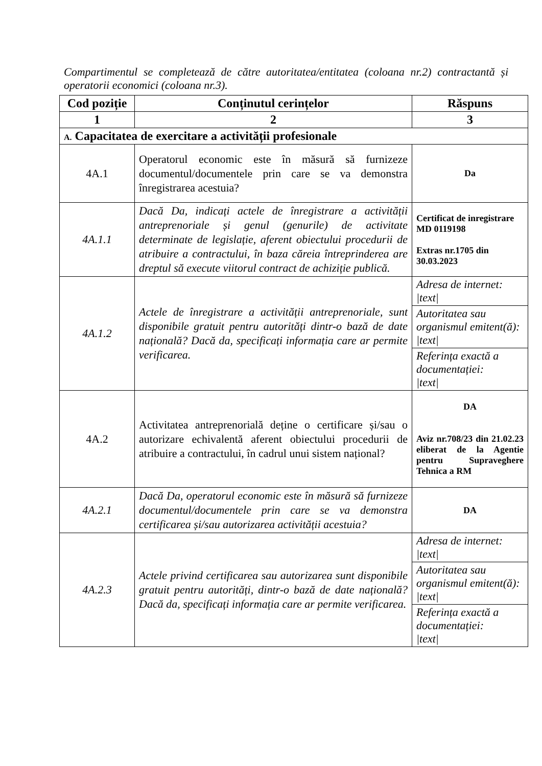Compartimentul se completează de către autoritatea/entitatea (coloana nr.2) contractantă și operatorii economici (coloana nr.3).
| Cod poziție | Conținutul cerințelor | Răspuns |
| --- | --- | --- |
| 1 | 2 | 3 |
| A. Capacitatea de exercitare a activității profesionale | | |
| 4A.1 | Operatorul economic este în măsură să furnizeze documentul/documentele prin care se va demonstra înregistrarea acestuia? | Da |
| 4A.1.1 | Dacă Da, indicați actele de înregistrare a activității antreprenoriale și genul (genurile) de activitate determinate de legislație, aferent obiectului procedurii de atribuire a contractului, în baza căreia întreprinderea are dreptul să execute viitorul contract de achiziție publică. | Certificat de inregistrare MD 0119198 Extras nr.1705 din 30.03.2023 |
| 4A.1.2 | Actele de înregistrare a activității antreprenoriale, sunt disponibile gratuit pentru autorități dintr-o bază de date națională? Dacă da, specificați informația care ar permite verificarea. | Adresa de internet: /text/ |
| | | Autoritatea sau organismul emitent(ă): /text/ |
| | | Referința exactă a documentației: /text/ |
| 4A.2 | Activitatea antreprenorială deține o certificare și/sau o autorizare echivalentă aferent obiectului procedurii de atribuire a contractului, în cadrul unui sistem național? | DA Aviz nr.708/23 din 21.02.23 eliberat de la Agentie pentru Supraveghere Tehnica a RM |
| 4A.2.1 | Dacă Da, operatorul economic este în măsură să furnizeze documentul/documentele prin care se va demonstra certificarea și/sau autorizarea activității acestuia? | DA |
| 4A.2.3 | Actele privind certificarea sau autorizarea sunt disponibile gratuit pentru autorități, dintr-o bază de date națională? Dacă da, specificați informația care ar permite verificarea. | Adresa de internet: /text/ |
| | | Autoritatea sau organismul emitent(ă): /text/ |
| | | Referința exactă a documentației: /text/ |